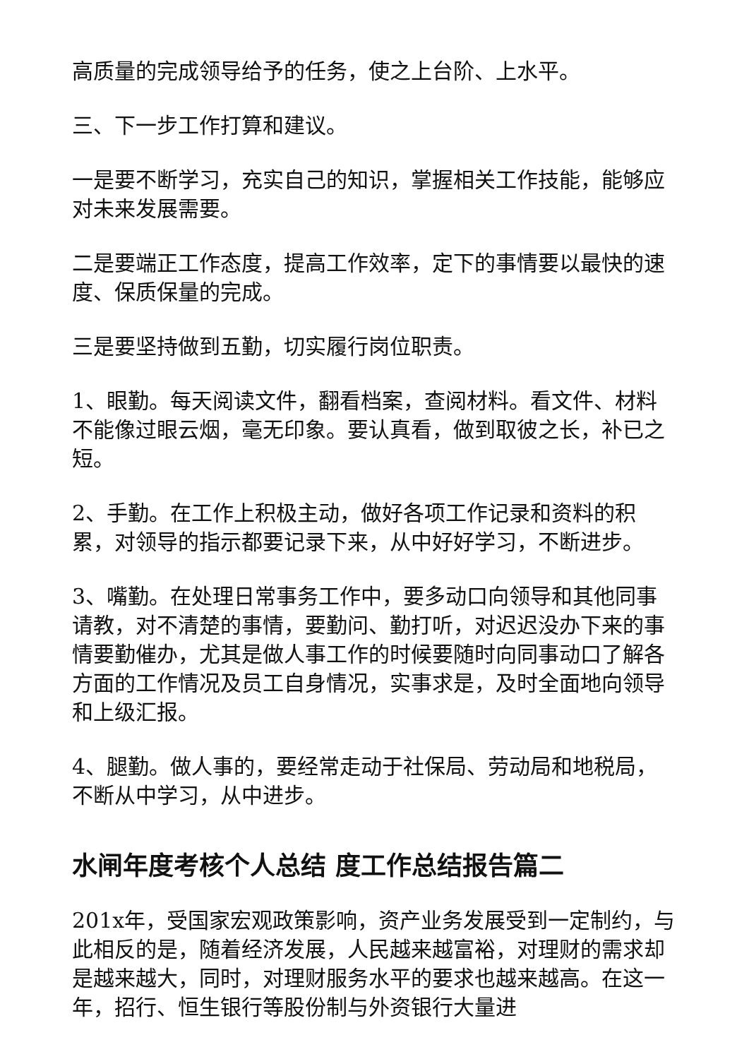高质量的完成领导给予的任务，使之上台阶、上水平。
三、下一步工作打算和建议。
一是要不断学习，充实自己的知识，掌握相关工作技能，能够应对未来发展需要。
二是要端正工作态度，提高工作效率，定下的事情要以最快的速度、保质保量的完成。
三是要坚持做到五勤，切实履行岗位职责。
1、眼勤。每天阅读文件，翻看档案，查阅材料。看文件、材料不能像过眼云烟，毫无印象。要认真看，做到取彼之长，补已之短。
2、手勤。在工作上积极主动，做好各项工作记录和资料的积累，对领导的指示都要记录下来，从中好好学习，不断进步。
3、嘴勤。在处理日常事务工作中，要多动口向领导和其他同事请教，对不清楚的事情，要勤问、勤打听，对迟迟没办下来的事情要勤催办，尤其是做人事工作的时候要随时向同事动口了解各方面的工作情况及员工自身情况，实事求是，及时全面地向领导和上级汇报。
4、腿勤。做人事的，要经常走动于社保局、劳动局和地税局，不断从中学习，从中进步。
水闸年度考核个人总结 度工作总结报告篇二
201x年，受国家宏观政策影响，资产业务发展受到一定制约，与此相反的是，随着经济发展，人民越来越富裕，对理财的需求却是越来越大，同时，对理财服务水平的要求也越来越高。在这一年，招行、恒生银行等股份制与外资银行大量进